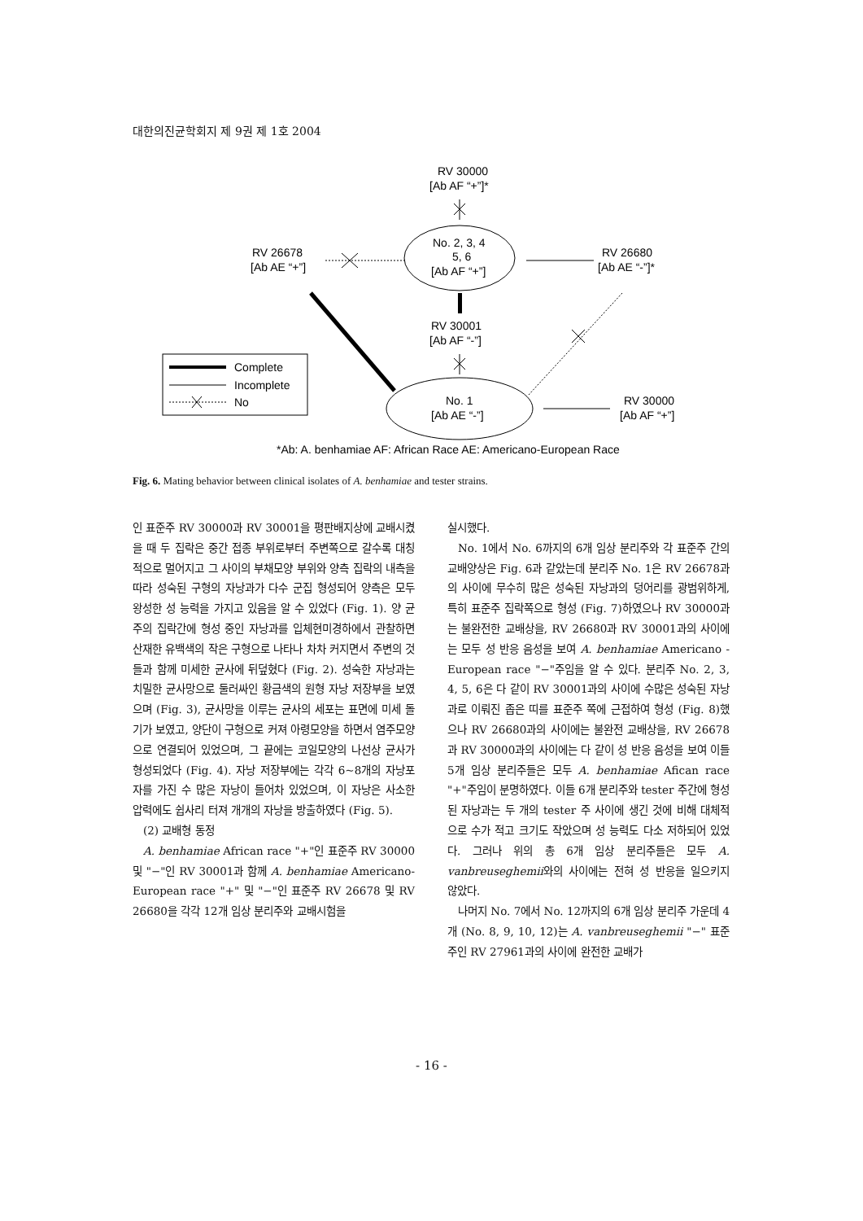대한의진균학회지 제 9권 제 1호 2004
RV 30000
[Ab AF “+”]*
No. 2, 3, 4
5, 6
[Ab AF “+”]
RV 26678
[Ab AE “+”]
RV 26680
[Ab AE “-”]*
RV 30001
[Ab AF “-”]
No. 1
[Ab AE “-”]
RV 30000
[Ab AF “+”]
Complete
Incomplete
No
*Ab: A. benhamiae AF: African Race AE: Americano-European Race
Fig. 6. Mating behavior between clinical isolates of A. benhamiae and tester strains.
인 표준주 RV 30000과 RV 30001을 평판배지상에 교배시켰을 때 두 집락은 중간 접종 부위로부터 주변쪽으로 갈수록 대칭적으로 멀어지고 그 사이의 부채모양 부위와 양측 집락의 내측을 따라 성숙된 구형의 자낭과가 다수 군집 형성되어 양측은 모두 왕성한 성 능력을 가지고 있음을 알 수 있었다 (Fig. 1). 양 균주의 집락간에 형성 중인 자낭과를 입체현미경하에서 관찰하면 산재한 유백색의 작은 구형으로 나타나 차차 커지면서 주변의 것들과 함께 미세한 균사에 뒤덮혔다 (Fig. 2). 성숙한 자낭과는 치밀한 균사망으로 둘러싸인 황금색의 원형 자낭 저장부을 보였으며 (Fig. 3), 균사망을 이루는 균사의 세포는 표면에 미세 돌기가 보였고, 양단이 구형으로 커져 아령모양을 하면서 염주모양으로 연결되어 있었으며, 그 끝에는 코일모양의 나선상 균사가 형성되었다 (Fig. 4). 자낭 저장부에는 각각 6~8개의 자낭포자를 가진 수 많은 자낭이 들어차 있었으며, 이 자낭은 사소한 압력에도 쉽사리 터져 개개의 자낭을 방출하였다 (Fig. 5).
(2) 교배형 동정
A. benhamiae African race "+"인 표준주 RV 30000 및 "−"인 RV 30001과 함께 A. benhamiae Americano-European race "+" 및 "−"인 표준주 RV 26678 및 RV 26680을 각각 12개 임상 분리주와 교배시험을
실시했다.
No. 1에서 No. 6까지의 6개 임상 분리주와 각 표준주 간의 교배양상은 Fig. 6과 같았는데 분리주 No. 1은 RV 26678과의 사이에 무수히 많은 성숙된 자낭과의 덩어리를 광범위하게, 특히 표준주 집락쪽으로 형성 (Fig. 7)하였으나 RV 30000과는 불완전한 교배상을, RV 26680과 RV 30001과의 사이에는 모두 성 반응 음성을 보여 A. benhamiae Americano - European race "−"주임을 알 수 있다. 분리주 No. 2, 3, 4, 5, 6은 다 같이 RV 30001과의 사이에 수많은 성숙된 자낭과로 이뤄진 좁은 띠를 표준주 쪽에 근접하여 형성 (Fig. 8)했으나 RV 26680과의 사이에는 불완전 교배상을, RV 26678과 RV 30000과의 사이에는 다 같이 성 반응 음성을 보여 이들 5개 임상 분리주들은 모두 A. benhamiae Afican race "+"주임이 분명하였다. 이들 6개 분리주와 tester 주간에 형성된 자낭과는 두 개의 tester 주 사이에 생긴 것에 비해 대체적으로 수가 적고 크기도 작았으며 성 능력도 다소 저하되어 있었다. 그러나 위의 총 6개 임상 분리주들은 모두 A. vanbreuseghemii와의 사이에는 전혀 성 반응을 일으키지 않았다.
나머지 No. 7에서 No. 12까지의 6개 임상 분리주 가운데 4개 (No. 8, 9, 10, 12)는 A. vanbreuseghemii "−" 표준주인 RV 27961과의 사이에 완전한 교배가
- 16 -